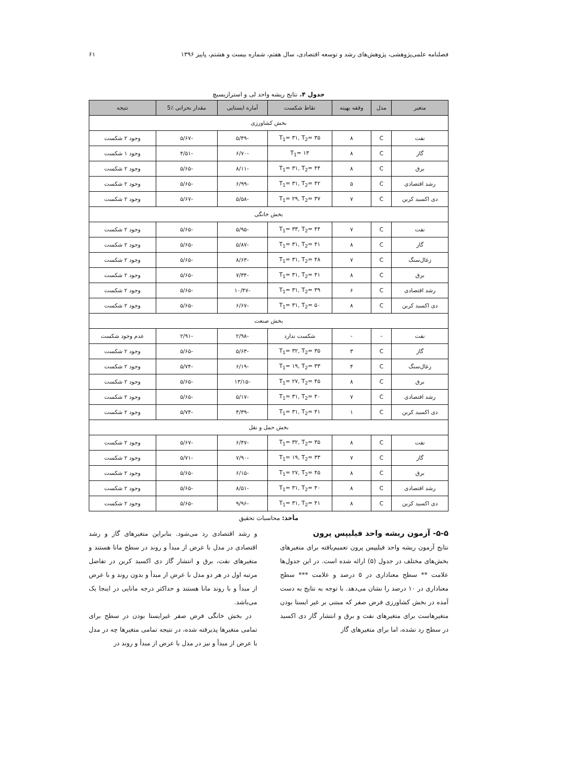فصلنامه علمی‌پژوهشی، پژوهش‌های رشد و توسعه اقتصادی، سال هفتم، شماره بیست و هشتم، پاییز ۱۳۹۶ ۶۱
جدول ۴. نتایج ریشه واحد لی و استرازیسیچ
| متغیر | مدل | وقفه بهینه | نقاط شکست | آماره ایستایی | مقدار بحرانی ٪5 | نتیجه |
| --- | --- | --- | --- | --- | --- | --- |
| بخش کشاورزی | | | | | | |
| نفت | C | ۸ | T<sub>1</sub>= ۳۱, T<sub>2</sub>= ۳۵ | -۵/۴۹ | -۵/۶۷ | وجود ۲ شکست |
| گاز | C | ۸ | T<sub>1</sub>= ۱۳ | -۶/۷۰ | -۴/۵۱ | وجود ۱ شکست |
| برق | C | ۸ | T<sub>1</sub>= ۳۱, T<sub>2</sub>= ۴۴ | -۸/۱۱ | -۵/۶۵ | وجود ۲ شکست |
| رشد اقتصادی | C | ۵ | T<sub>1</sub>= ۳۱, T<sub>2</sub>= ۴۲ | -۶/۹۹ | -۵/۶۵ | وجود ۲ شکست |
| دی اکسید کربن | C | ۷ | T<sub>1</sub>= ۲۹, T<sub>2</sub>= ۳۷ | -۵/۵۸ | -۵/۶۷ | وجود ۲ شکست |
| بخش خانگی | | | | | | |
| نفت | C | ۷ | T<sub>1</sub>= ۳۳, T<sub>2</sub>= ۴۴ | -۵/۹۵ | -۵/۶۵ | وجود ۲ شکست |
| گاز | C | ۸ | T<sub>1</sub>= ۳۱, T<sub>2</sub>= ۴۱ | -۵/۸۷ | -۵/۶۵ | وجود ۲ شکست |
| زغال‌سنگ | C | ۷ | T<sub>1</sub>= ۳۱, T<sub>2</sub>= ۴۸ | -۸/۶۳ | -۵/۶۵ | وجود ۲ شکست |
| برق | C | ۸ | T<sub>1</sub>= ۳۱, T<sub>2</sub>= ۴۱ | -۷/۳۴ | -۵/۶۵ | وجود ۲ شکست |
| رشد اقتصادی | C | ۶ | T<sub>1</sub>= ۳۱, T<sub>2</sub>= ۳۹ | -۱۰/۴۷ | -۵/۶۵ | وجود ۲ شکست |
| دی اکسید کربن | C | ۸ | T<sub>1</sub>= ۳۱, T<sub>2</sub>= ۵۰ | -۶/۶۷ | -۵/۶۵ | وجود ۲ شکست |
| بخش صنعت | | | | | | |
| نفت | - | - | شکست ندارد | -۲/۹۸ | -۲/۹۱ | عدم وجود شکست |
| گاز | C | ۳ | T<sub>1</sub>= ۳۲, T<sub>2</sub>= ۳۵ | -۵/۶۳ | -۵/۶۵ | وجود ۲ شکست |
| زغال‌سنگ | C | ۴ | T<sub>1</sub>= ۱۹, T<sub>2</sub>= ۳۳ | -۶/۱۹ | -۵/۷۴ | وجود ۲ شکست |
| برق | C | ۸ | T<sub>1</sub>= ۲۷, T<sub>2</sub>= ۴۵ | -۱۳/۱۵ | -۵/۶۵ | وجود ۲ شکست |
| رشد اقتصادی | C | ۷ | T<sub>1</sub>= ۳۱, T<sub>2</sub>= ۴۰ | -۵/۱۷ | -۵/۶۵ | وجود ۲ شکست |
| دی اکسید کربن | C | ۱ | T<sub>1</sub>= ۳۱, T<sub>2</sub>= ۴۱ | -۴/۳۹ | -۵/۷۴ | وجود ۲ شکست |
| بخش حمل و نقل | | | | | | |
| نفت | C | ۸ | T<sub>1</sub>= ۳۲, T<sub>2</sub>= ۳۵ | -۶/۴۷ | -۵/۶۷ | وجود ۲ شکست |
| گاز | C | ۷ | T<sub>1</sub>= ۱۹, T<sub>2</sub>= ۳۳ | -۷/۹۰ | -۵/۷۱ | وجود ۲ شکست |
| برق | C | ۸ | T<sub>1</sub>= ۲۷, T<sub>2</sub>= ۴۵ | -۶/۱۵ | -۵/۶۵ | وجود ۲ شکست |
| رشد اقتصادی | C | ۸ | T<sub>1</sub>= ۳۱, T<sub>2</sub>= ۴۰ | -۸/۵۱ | -۵/۶۵ | وجود ۲ شکست |
| دی اکسید کربن | C | ۸ | T<sub>1</sub>= ۳۱, T<sub>2</sub>= ۴۱ | -۹/۹۶ | -۵/۶۵ | وجود ۲ شکست |
مأخذ: محاسبات تحقیق
۵-۵- آزمون ریشه واحد فیلیپس پرون
نتایج آزمون ریشه واحد فیلیپس پرون تعمیم‌یافته برای متغیرهای بخش‌های مختلف در جدول (۵) ارائه شده است. در این جدول‌ها علامت ** سطح معناداری در ۵ درصد و علامت *** سطح معناداری در ۱۰ درصد را نشان می‌دهد. با توجه به نتایج به دست آمده در بخش کشاورزی فرض صفر که مبتنی بر غیر ایستا بودن متغیرهاست برای متغیرهای نفت و برق و انتشار گاز دی اکسید در سطح رد نشده، اما برای متغیرهای گاز
و رشد اقتصادی رد می‌شود. بنابراین متغیرهای گاز و رشد اقتصادی در مدل با عرض از مبدأ و روند در سطح مانا هستند و متغیرهای نفت، برق و انتشار گاز دی اکسید کربن در تفاضل مرتبه اول در هر دو مدل با عرض از مبدأ و بدون روند و با عرض از مبدأ و با روند مانا هستند و حداکثر درجه مانایی در اینجا یک می‌باشد.
در بخش خانگی فرض صفر غیرایستا بودن در سطح برای تمامی متغیرها پذیرفته شده، در نتیجه تمامی متغیرها چه در مدل با عرض از مبدأ و نیز در مدل با عرض از مبدأ و روند در